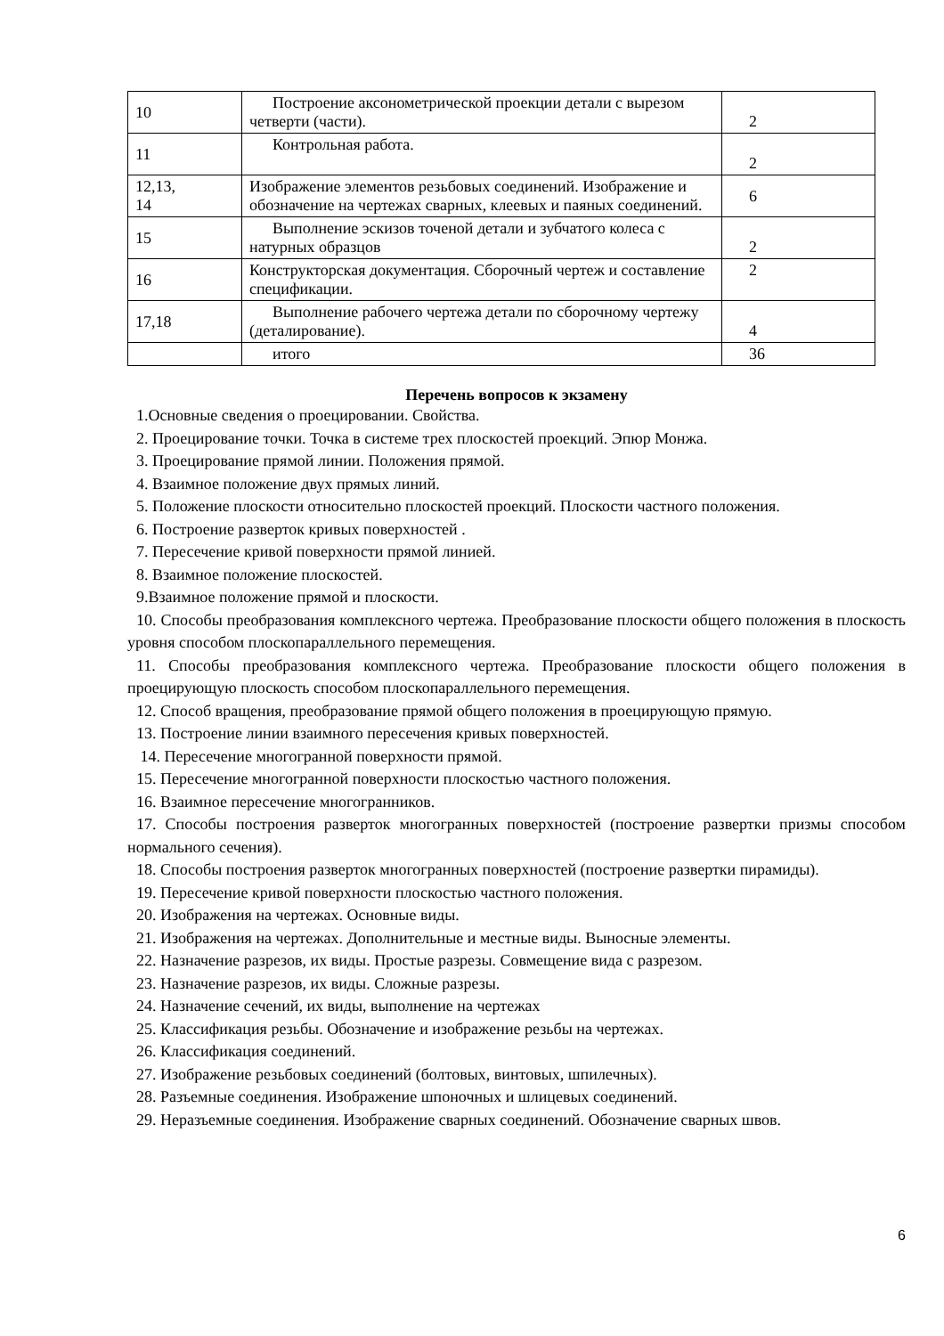| 10 | Построение аксонометрической проекции детали с вырезом четверти (части). | 2 |
| 11 | Контрольная работа. | 2 |
| 12,13, 14 | Изображение элементов резьбовых соединений. Изображение и обозначение на чертежах сварных, клеевых и паяных соединений. | 6 |
| 15 | Выполнение эскизов точеной детали и зубчатого колеса с натурных образцов | 2 |
| 16 | Конструкторская документация. Сборочный чертеж и составление спецификации. | 2 |
| 17,18 | Выполнение рабочего чертежа детали по сборочному чертежу (деталирование). | 4 |
| | итого | 36 |
Перечень вопросов к экзамену
1.Основные сведения о проецировании. Свойства.
2. Проецирование точки. Точка в системе трех плоскостей проекций. Эпюр Монжа.
3. Проецирование прямой линии. Положения прямой.
4. Взаимное положение двух прямых линий.
5. Положение плоскости относительно плоскостей проекций. Плоскости частного положения.
6. Построение разверток кривых поверхностей .
7. Пересечение кривой поверхности прямой линией.
8. Взаимное положение плоскостей.
9.Взаимное положение прямой и плоскости.
10. Способы преобразования комплексного чертежа. Преобразование плоскости общего положения в плоскость уровня способом плоскопараллельного перемещения.
11. Способы преобразования комплексного чертежа. Преобразование плоскости общего положения в проецирующую плоскость способом плоскопараллельного перемещения.
12. Способ вращения, преобразование прямой общего положения в проецирующую прямую.
13. Построение линии взаимного пересечения кривых поверхностей.
14. Пересечение многогранной поверхности прямой.
15. Пересечение многогранной поверхности плоскостью частного положения.
16. Взаимное пересечение многогранников.
17. Способы построения разверток многогранных поверхностей (построение развертки призмы способом нормального сечения).
18. Способы построения разверток многогранных поверхностей (построение развертки пирамиды).
19. Пересечение кривой поверхности плоскостью частного положения.
20. Изображения на чертежах. Основные виды.
21. Изображения на чертежах. Дополнительные и местные виды. Выносные элементы.
22. Назначение разрезов, их виды. Простые разрезы. Совмещение вида с разрезом.
23. Назначение разрезов, их виды. Сложные разрезы.
24. Назначение сечений, их виды, выполнение на чертежах
25. Классификация резьбы. Обозначение и изображение резьбы на чертежах.
26. Классификация соединений.
27. Изображение резьбовых соединений (болтовых, винтовых, шпилечных).
28. Разъемные соединения. Изображение шпоночных и шлицевых соединений.
29. Неразъемные соединения. Изображение сварных соединений. Обозначение сварных швов.
6